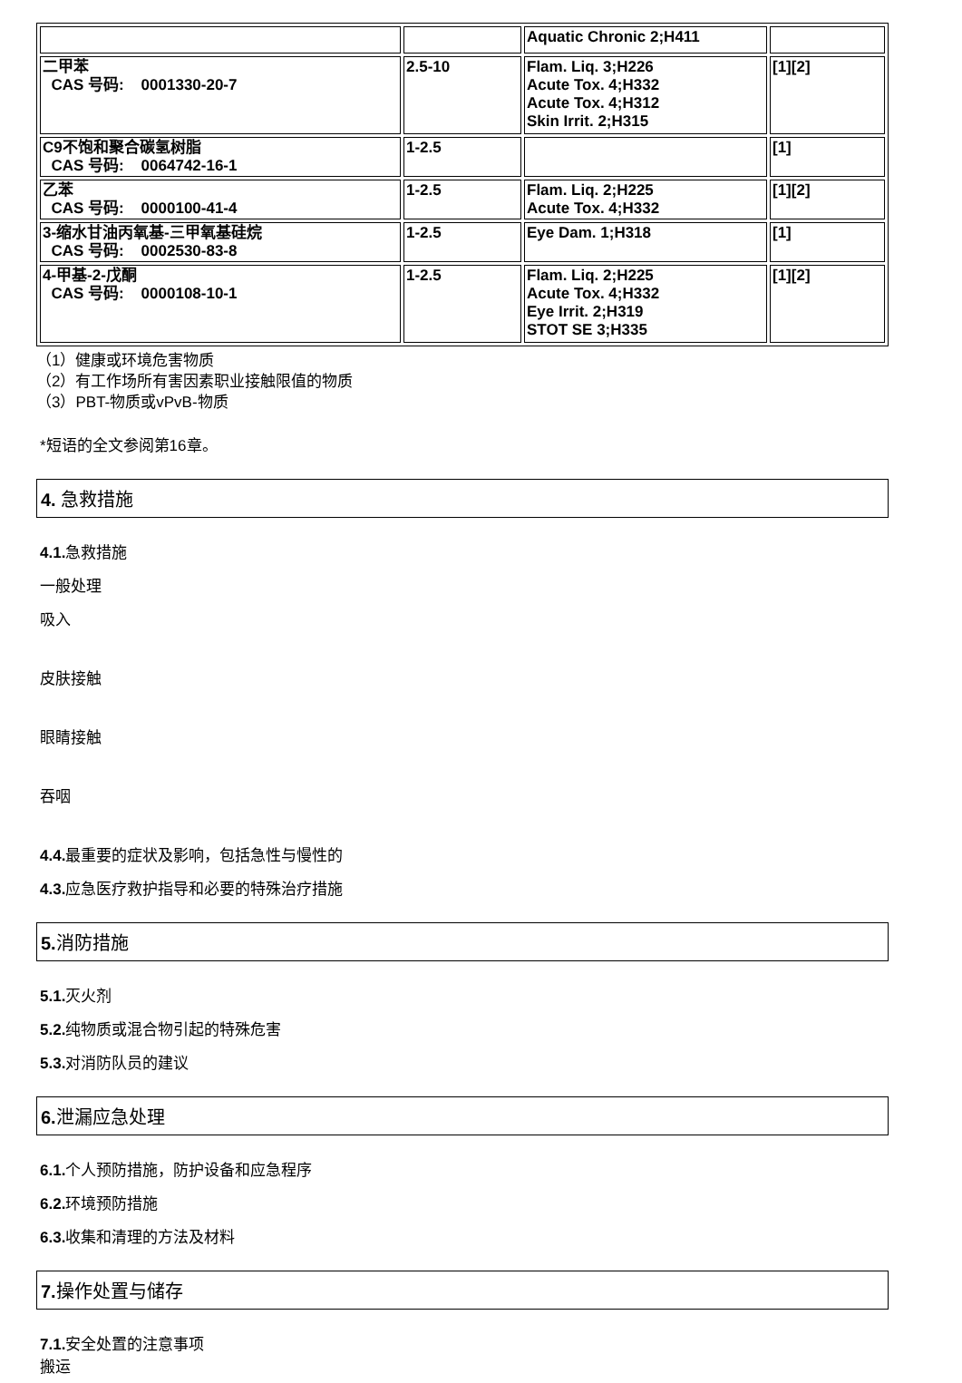| | | Aquatic Chronic 2;H411 | |
| 二甲苯 CAS 号码: 0001330-20-7 | 2.5-10 | Flam. Liq. 3;H226 Acute Tox. 4;H332 Acute Tox. 4;H312 Skin Irrit. 2;H315 | [1][2] |
| C9不饱和聚合碳氢树脂 CAS 号码: 0064742-16-1 | 1-2.5 | | [1] |
| 乙苯 CAS 号码: 0000100-41-4 | 1-2.5 | Flam. Liq. 2;H225 Acute Tox. 4;H332 | [1][2] |
| 3-缩水甘油丙氧基-三甲氧基硅烷 CAS 号码: 0002530-83-8 | 1-2.5 | Eye Dam. 1;H318 | [1] |
| 4-甲基-2-戊酮 CAS 号码: 0000108-10-1 | 1-2.5 | Flam. Liq. 2;H225 Acute Tox. 4;H332 Eye Irrit. 2;H319 STOT SE 3;H335 | [1][2] |
（1）健康或环境危害物质
（2）有工作场所有害因素职业接触限值的物质
（3）PBT-物质或vPvB-物质
*短语的全文参阅第16章。
4. 急救措施
4.1. 急救措施
一般处理
吸入
皮肤接触
眼睛接触
吞咽
4.4. 最重要的症状及影响，包括急性与慢性的
4.3. 应急医疗救护指导和必要的特殊治疗措施
5. 消防措施
5.1. 灭火剂
5.2. 纯物质或混合物引起的特殊危害
5.3. 对消防队员的建议
6. 泄漏应急处理
6.1. 个人预防措施，防护设备和应急程序
6.2. 环境预防措施
6.3. 收集和清理的方法及材料
7. 操作处置与储存
7.1. 安全处置的注意事项
搬运